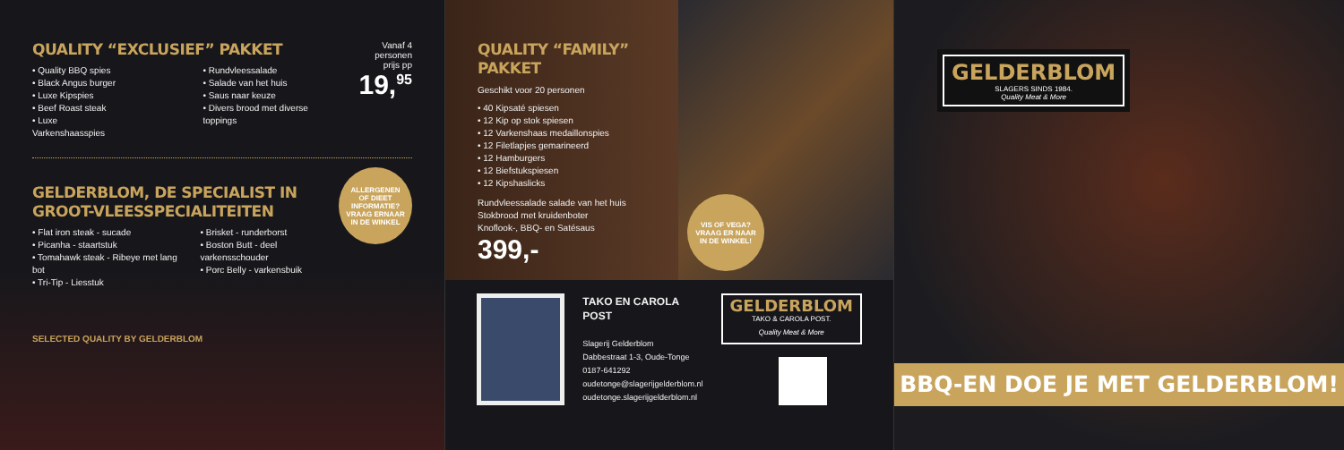QUALITY “EXCLUSIEF” PAKKET
• Quality BBQ spies
• Black Angus burger
• Luxe Kipspies
• Beef Roast steak
• Luxe Varkenshaasspies
• Rundvleessalade
• Salade van het huis
• Saus naar keuze
• Divers brood met diverse toppings
Vanaf 4 personen
prijs pp
19,<sup>95</sup>
GELDERBLOM, DE SPECIALIST IN
GROOT-VLEESSPECIALITEITEN
• Flat iron steak - sucade
• Picanha - staartstuk
• Tomahawk steak - Ribeye met lang bot
• Tri-Tip - Liesstuk
• Brisket - runderborst
• Boston Butt - deel varkensschouder
• Porc Belly - varkensbuik
ALLERGENEN OF DIEET INFORMATIE? VRAAG ERNAAR IN DE WINKEL
SELECTED QUALITY BY GELDERBLOM
QUALITY “FAMILY” PAKKET
Geschikt voor 20 personen
• 40 Kipsaté spiesen
• 12 Kip op stok spiesen
• 12 Varkenshaas medaillonspies
• 12 Filetlapjes gemarineerd
• 12 Hamburgers
• 12 Biefstukspiesen
• 12 Kipshaslicks
Rundvleessalade salade van het huis
Stokbrood met kruidenboter
Knoflook-, BBQ- en Satésaus
399,-
VIS OF VEGA? VRAAG ER NAAR IN DE WINKEL!
TAKO EN CAROLA POST
Slagerij Gelderblom
Dabbestraat 1-3, Oude-Tonge
0187-641292
oudetonge@slagerijgelderblom.nl
oudetonge.slagerijgelderblom.nl
GELDERBLOM
TAKO & CAROLA POST.
Quality Meat & More
GELDERBLOM
SLAGERS SINDS 1984.
Quality Meat & More
BBQ-EN DOE JE MET GELDERBLOM!